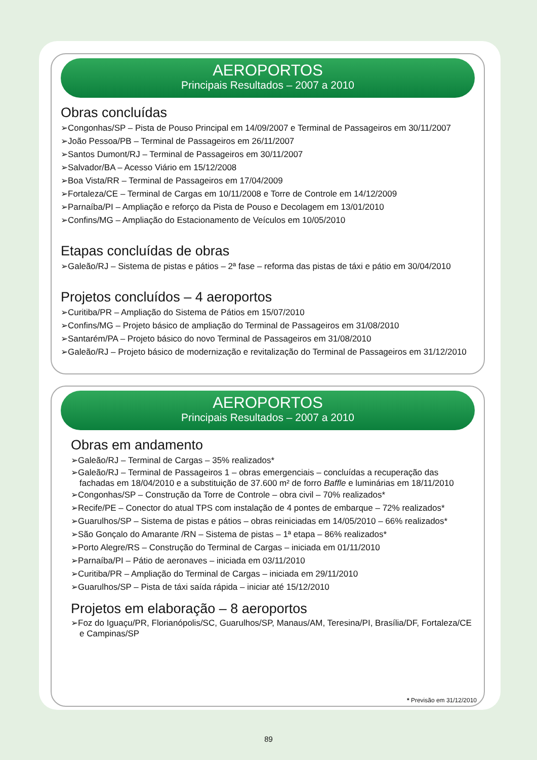AEROPORTOS
Principais Resultados – 2007 a 2010
Obras concluídas
➢Congonhas/SP – Pista de Pouso Principal em 14/09/2007 e Terminal de Passageiros em 30/11/2007
➢João Pessoa/PB – Terminal de Passageiros em 26/11/2007
➢Santos Dumont/RJ – Terminal de Passageiros em 30/11/2007
➢Salvador/BA – Acesso Viário em 15/12/2008
➢Boa Vista/RR – Terminal de Passageiros em 17/04/2009
➢Fortaleza/CE – Terminal de Cargas em 10/11/2008 e Torre de Controle em 14/12/2009
➢Parnaíba/PI – Ampliação e reforço da Pista de Pouso e Decolagem em 13/01/2010
➢Confins/MG – Ampliação do Estacionamento de Veículos em 10/05/2010
Etapas concluídas de obras
➢Galeão/RJ – Sistema de pistas e pátios – 2ª fase – reforma das pistas de táxi e pátio em 30/04/2010
Projetos concluídos – 4 aeroportos
➢Curitiba/PR – Ampliação do Sistema de Pátios em 15/07/2010
➢Confins/MG – Projeto básico de ampliação do Terminal de Passageiros em 31/08/2010
➢Santarém/PA – Projeto básico do novo Terminal de Passageiros em 31/08/2010
➢Galeão/RJ – Projeto básico de modernização e revitalização do Terminal de Passageiros em 31/12/2010
AEROPORTOS
Principais Resultados – 2007 a 2010
Obras em andamento
➢Galeão/RJ – Terminal de Cargas – 35% realizados*
➢Galeão/RJ – Terminal de Passageiros 1 – obras emergenciais – concluídas a recuperação das fachadas em 18/04/2010 e a substituição de 37.600 m² de forro Baffle e luminárias em 18/11/2010
➢Congonhas/SP – Construção da Torre de Controle – obra civil – 70% realizados*
➢Recife/PE – Conector do atual TPS com instalação de 4 pontes de embarque – 72% realizados*
➢Guarulhos/SP – Sistema de pistas e pátios – obras reiniciadas em 14/05/2010 – 66% realizados*
➢São Gonçalo do Amarante /RN – Sistema de pistas – 1ª etapa – 86% realizados*
➢Porto Alegre/RS – Construção do Terminal de Cargas – iniciada em 01/11/2010
➢Parnaíba/PI – Pátio de aeronaves – iniciada em 03/11/2010
➢Curitiba/PR – Ampliação do Terminal de Cargas – iniciada em 29/11/2010
➢Guarulhos/SP – Pista de táxi saída rápida – iniciar até 15/12/2010
Projetos em elaboração – 8 aeroportos
➢Foz do Iguaçu/PR, Florianópolis/SC, Guarulhos/SP, Manaus/AM, Teresina/PI, Brasília/DF, Fortaleza/CE e Campinas/SP
* Previsão em 31/12/2010
89